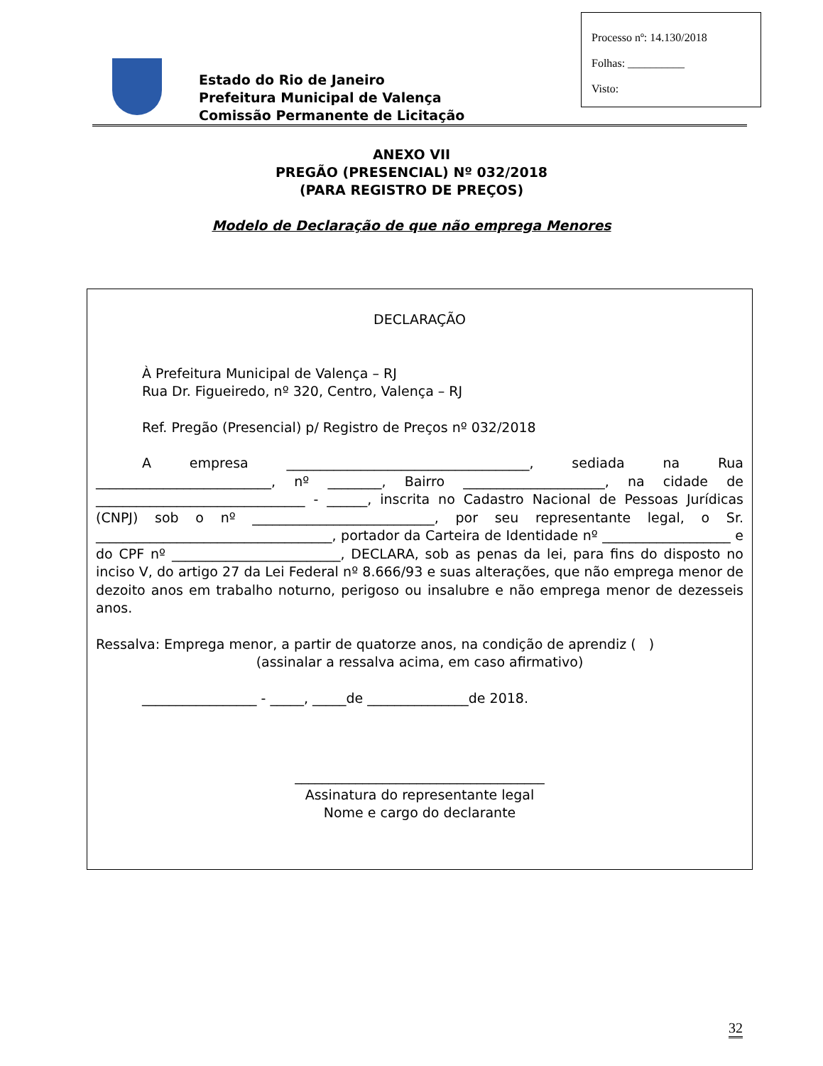Processo nº: 14.130/2018
Folhas: __________
Visto:
Estado do Rio de Janeiro
Prefeitura Municipal de Valença
Comissão Permanente de Licitação
ANEXO VII
PREGÃO (PRESENCIAL) Nº 032/2018
(PARA REGISTRO DE PREÇOS)
Modelo de Declaração de que não emprega Menores
DECLARAÇÃO
À Prefeitura Municipal de Valença – RJ
Rua Dr. Figueiredo, nº 320, Centro, Valença – RJ
Ref. Pregão (Presencial) p/ Registro de Preços nº 032/2018
A empresa ____________________________________, sediada na Rua __________________________, nº ________, Bairro _____________________, na cidade de _______________________________ - ______, inscrita no Cadastro Nacional de Pessoas Jurídicas (CNPJ) sob o nº ___________________________, por seu representante legal, o Sr. ___________________________________, portador da Carteira de Identidade nº ___________________ e do CPF nº _________________________, DECLARA, sob as penas da lei, para fins do disposto no inciso V, do artigo 27 da Lei Federal nº 8.666/93 e suas alterações, que não emprega menor de dezoito anos em trabalho noturno, perigoso ou insalubre e não emprega menor de dezesseis anos.
Ressalva: Emprega menor, a partir de quatorze anos, na condição de aprendiz ( )
(assinalar a ressalva acima, em caso afirmativo)
_________________ - _____, _____de _______________de 2018.
_____________________________________
Assinatura do representante legal
Nome e cargo do declarante
32